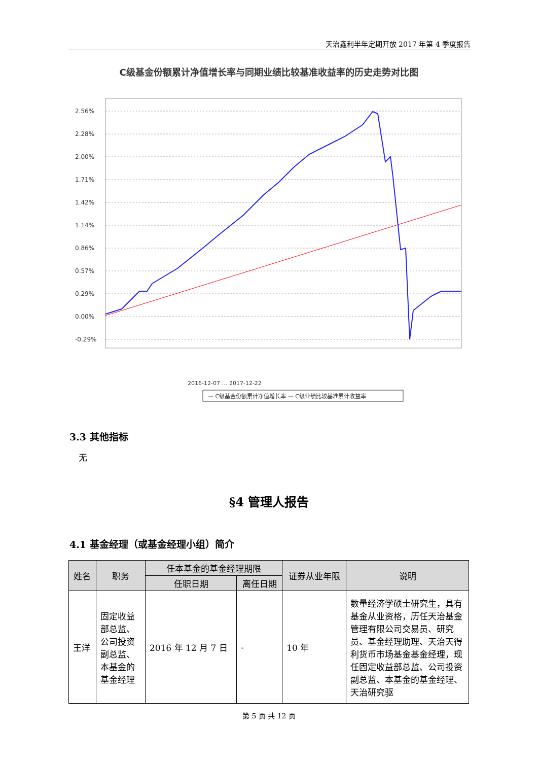天治鑫利半年定期开放 2017 年第 4 季度报告
C级基金份额累计净值增长率与同期业绩比较基准收益率的历史走势对比图
2.56%
2.28%
2.00%
1.71%
1.42%
1.14%
0.86%
0.57%
0.29%
0.00%
-0.29%
2016-12-07 … 2017-12-22
— C级基金份额累计净值增长率 — C级业绩比较基准累计收益率
3.3 其他指标
无
§4 管理人报告
4.1 基金经理（或基金经理小组）简介
| 姓名 | 职务 | 任本基金的基金经理期限 | | 证券从业年限 | 说明 |
| --- | --- | --- | --- | --- | --- |
| | | 任职日期 | 离任日期 | | |
| 王洋 | 固定收益部总监、公司投资副总监、本基金的基金经理 | 2016 年 12 月 7 日 | - | 10 年 | 数量经济学硕士研究生，具有基金从业资格，历任天治基金管理有限公司交易员、研究员、基金经理助理、天治天得利货币市场基金基金经理，现任固定收益部总监、公司投资副总监、本基金的基金经理、天治研究驱 |
第 5 页 共 12 页